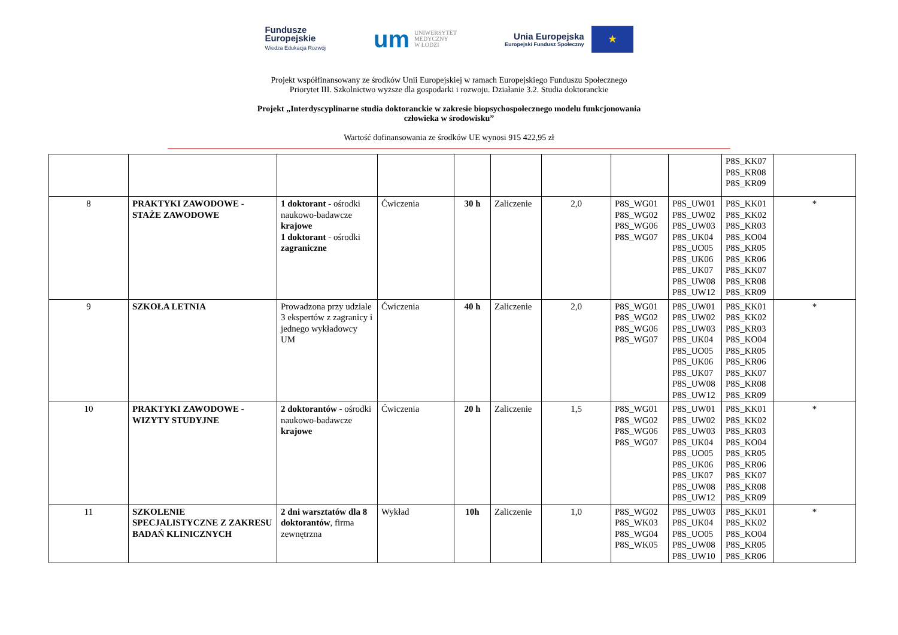Fundusze
Europejskie
Wiedza Edukacja Rozwój
um UNIWERSYTET
MEDYCZNY
W ŁODZI
Unia Europejska
Europejski Fundusz Społeczny
★
Projekt współfinansowany ze środków Unii Europejskiej w ramach Europejskiego Funduszu Społecznego
Priorytet III. Szkolnictwo wyższe dla gospodarki i rozwoju. Działanie 3.2. Studia doktoranckie
Projekt „Interdyscyplinarne studia doktoranckie w zakresie biopsychospołecznego modelu funkcjonowania
człowieka w środowisku”
Wartość dofinansowania ze środków UE wynosi 915 422,95 zł
| | | | | | | | | | P8S_KK07 P8S_KR08 P8S_KR09 | |
| 8 | PRAKTYKI ZAWODOWE - STAŻE ZAWODOWE | 1 doktorant - ośrodki naukowo-badawcze krajowe 1 doktorant - ośrodki zagraniczne | Ćwiczenia | 30 h | Zaliczenie | 2,0 | P8S_WG01 P8S_WG02 P8S_WG06 P8S_WG07 | P8S_UW01 P8S_UW02 P8S_UW03 P8S_UK04 P8S_UO05 P8S_UK06 P8S_UK07 P8S_UW08 P8S_UW12 | P8S_KK01 P8S_KK02 P8S_KR03 P8S_KO04 P8S_KR05 P8S_KR06 P8S_KK07 P8S_KR08 P8S_KR09 | * |
| 9 | SZKOŁA LETNIA | Prowadzona przy udziale 3 ekspertów z zagranicy i jednego wykładowcy UM | Ćwiczenia | 40 h | Zaliczenie | 2,0 | P8S_WG01 P8S_WG02 P8S_WG06 P8S_WG07 | P8S_UW01 P8S_UW02 P8S_UW03 P8S_UK04 P8S_UO05 P8S_UK06 P8S_UK07 P8S_UW08 P8S_UW12 | P8S_KK01 P8S_KK02 P8S_KR03 P8S_KO04 P8S_KR05 P8S_KR06 P8S_KK07 P8S_KR08 P8S_KR09 | * |
| 10 | PRAKTYKI ZAWODOWE - WIZYTY STUDYJNE | 2 doktorantów - ośrodki naukowo-badawcze krajowe | Ćwiczenia | 20 h | Zaliczenie | 1,5 | P8S_WG01 P8S_WG02 P8S_WG06 P8S_WG07 | P8S_UW01 P8S_UW02 P8S_UW03 P8S_UK04 P8S_UO05 P8S_UK06 P8S_UK07 P8S_UW08 P8S_UW12 | P8S_KK01 P8S_KK02 P8S_KR03 P8S_KO04 P8S_KR05 P8S_KR06 P8S_KK07 P8S_KR08 P8S_KR09 | * |
| 11 | SZKOLENIE SPECJALISTYCZNE Z ZAKRESU BADAŃ KLINICZNYCH | 2 dni warsztatów dla 8 doktorantów , firma zewnętrzna | Wykład | 10h | Zaliczenie | 1,0 | P8S_WG02 P8S_WK03 P8S_WG04 P8S_WK05 | P8S_UW03 P8S_UK04 P8S_UO05 P8S_UW08 P8S_UW10 | P8S_KK01 P8S_KK02 P8S_KO04 P8S_KR05 P8S_KR06 | * |